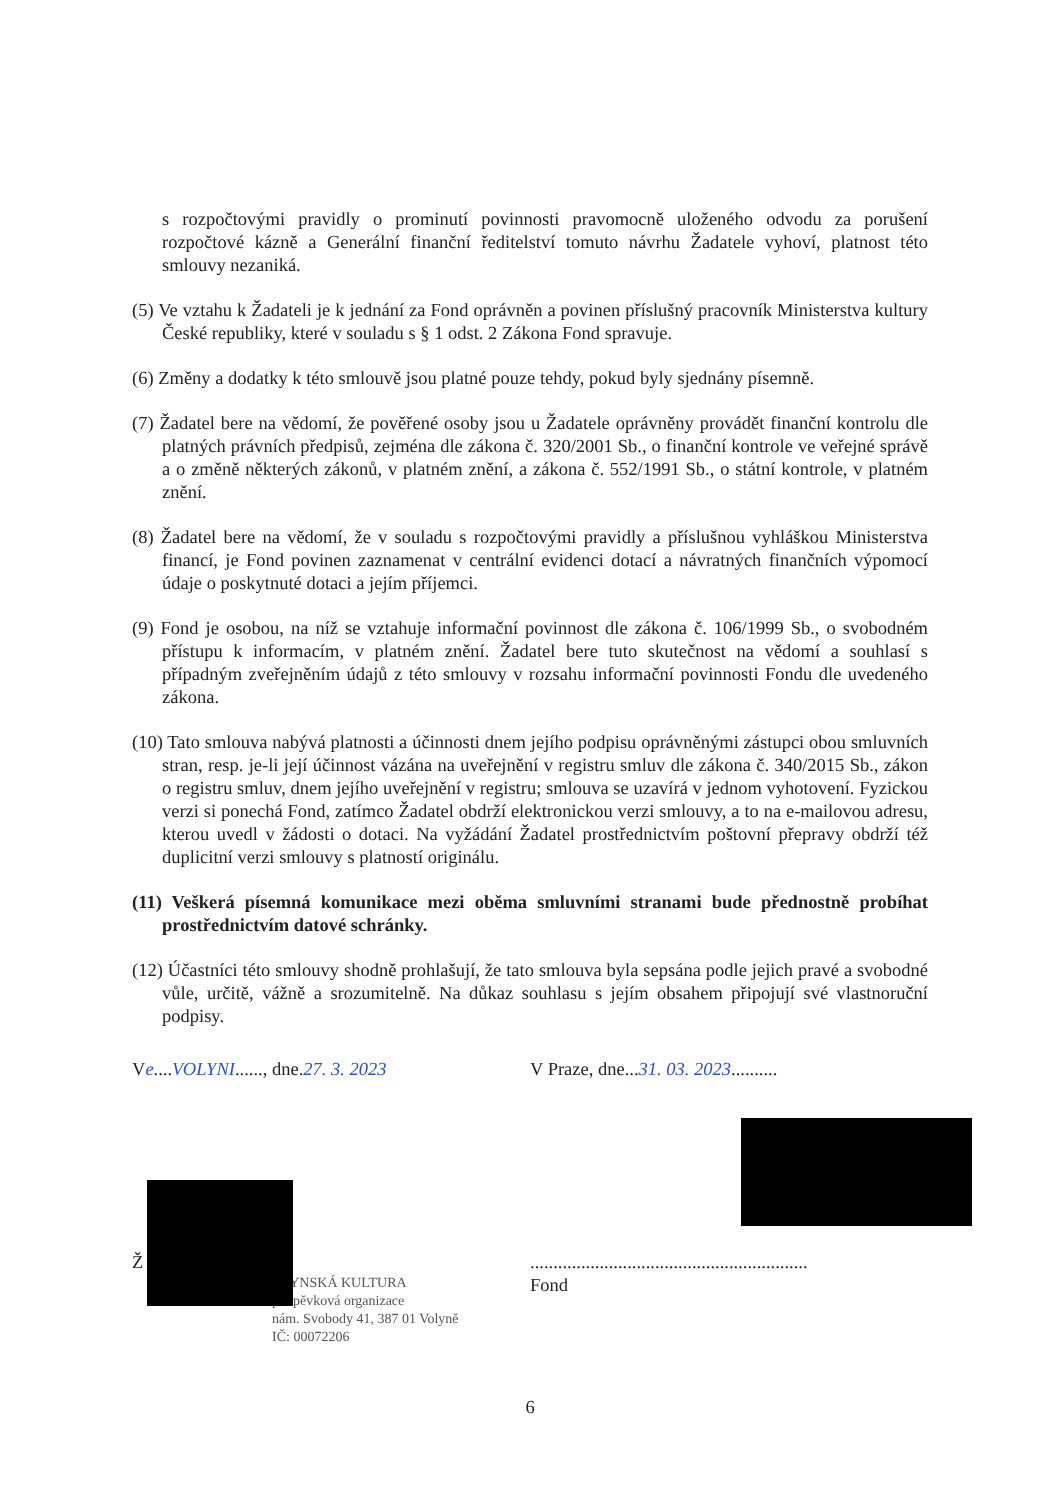s rozpočtovými pravidly o prominutí povinnosti pravomocně uloženého odvodu za porušení rozpočtové kázně a Generální finanční ředitelství tomuto návrhu Žadatele vyhoví, platnost této smlouvy nezaniká.
(5) Ve vztahu k Žadateli je k jednání za Fond oprávněn a povinen příslušný pracovník Ministerstva kultury České republiky, které v souladu s § 1 odst. 2 Zákona Fond spravuje.
(6) Změny a dodatky k této smlouvě jsou platné pouze tehdy, pokud byly sjednány písemně.
(7) Žadatel bere na vědomí, že pověřené osoby jsou u Žadatele oprávněny provádět finanční kontrolu dle platných právních předpisů, zejména dle zákona č. 320/2001 Sb., o finanční kontrole ve veřejné správě a o změně některých zákonů, v platném znění, a zákona č. 552/1991 Sb., o státní kontrole, v platném znění.
(8) Žadatel bere na vědomí, že v souladu s rozpočtovými pravidly a příslušnou vyhláškou Ministerstva financí, je Fond povinen zaznamenat v centrální evidenci dotací a návratných finančních výpomocí údaje o poskytnuté dotaci a jejím příjemci.
(9) Fond je osobou, na níž se vztahuje informační povinnost dle zákona č. 106/1999 Sb., o svobodném přístupu k informacím, v platném znění. Žadatel bere tuto skutečnost na vědomí a souhlasí s případným zveřejněním údajů z této smlouvy v rozsahu informační povinnosti Fondu dle uvedeného zákona.
(10) Tato smlouva nabývá platnosti a účinnosti dnem jejího podpisu oprávněnými zástupci obou smluvních stran, resp. je-li její účinnost vázána na uveřejnění v registru smluv dle zákona č. 340/2015 Sb., zákon o registru smluv, dnem jejího uveřejnění v registru; smlouva se uzavírá v jednom vyhotovení. Fyzickou verzi si ponechá Fond, zatímco Žadatel obdrží elektronickou verzi smlouvy, a to na e-mailovou adresu, kterou uvedl v žádosti o dotaci. Na vyžádání Žadatel prostřednictvím poštovní přepravy obdrží též duplicitní verzi smlouvy s platností originálu.
(11) Veškerá písemná komunikace mezi oběma smluvními stranami bude přednostně probíhat prostřednictvím datové schránky.
(12) Účastníci této smlouvy shodně prohlašují, že tato smlouva byla sepsána podle jejich pravé a svobodné vůle, určitě, vážně a srozumitelně. Na důkaz souhlasu s jejím obsahem připojují své vlastnoruční podpisy.
Ve....VOLYNI......, dne.27. 3. 2023
V Praze, dne...31. 03. 2023..........
Ž
OLYNSKÁ KULTURA
příspěvková organizace
nám. Svobody 41, 387 01 Volyně
IČ: 00072206
............................................................
Fond
6